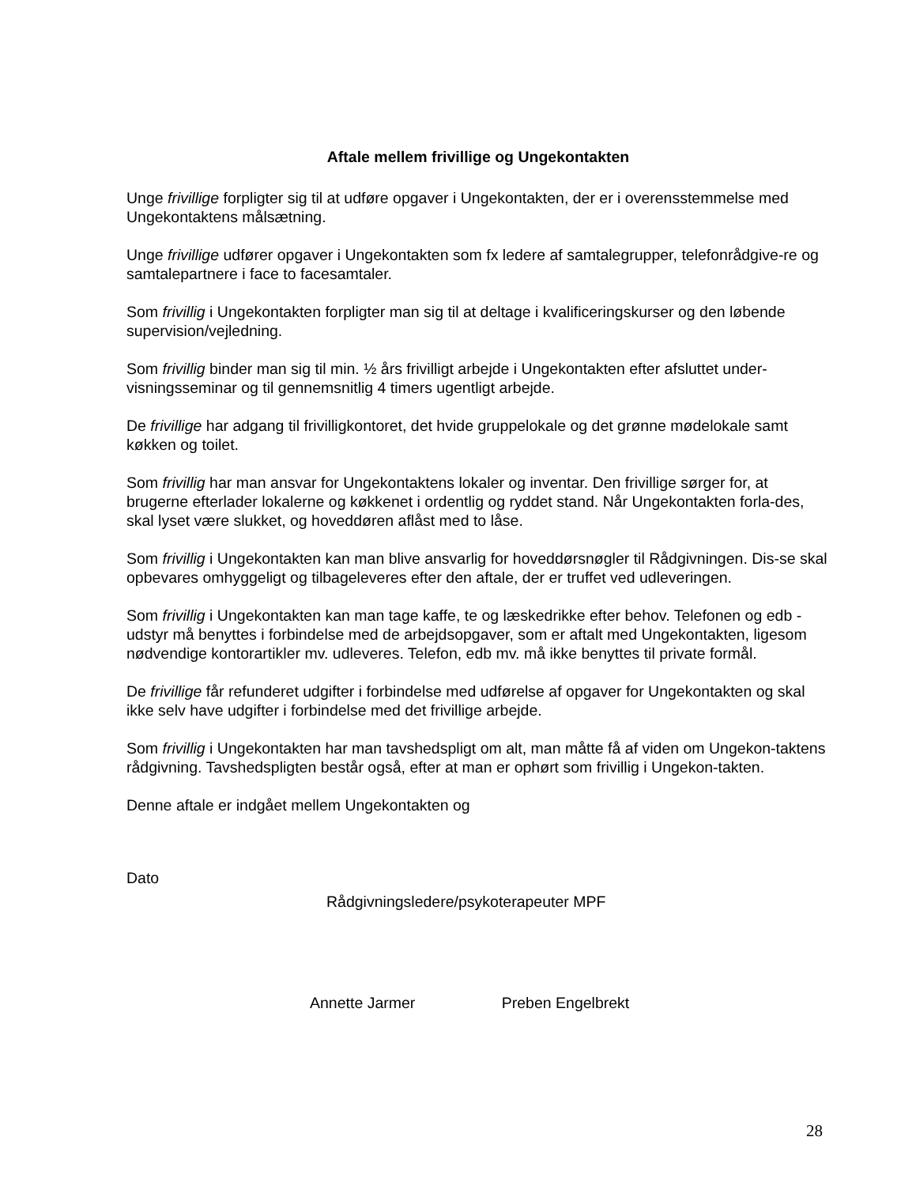Aftale mellem frivillige og Ungekontakten
Unge frivillige forpligter sig til at udføre opgaver i Ungekontakten, der er i overensstemmelse med Ungekontaktens målsætning.
Unge frivillige udfører opgaver i Ungekontakten som fx ledere af samtalegrupper, telefonrådgive-re og samtalepartnere i face to facesamtaler.
Som frivillig i Ungekontakten forpligter man sig til at deltage i kvalificeringskurser og den løbende supervision/vejledning.
Som frivillig binder man sig til min. ½ års frivilligt arbejde i Ungekontakten efter afsluttet under-visningsseminar og til gennemsnitlig 4 timers ugentligt arbejde.
De frivillige har adgang til frivilligkontoret, det hvide gruppelokale og det grønne mødelokale samt køkken og toilet.
Som frivillig har man ansvar for Ungekontaktens lokaler og inventar. Den frivillige sørger for, at brugerne efterlader lokalerne og køkkenet i ordentlig og ryddet stand. Når Ungekontakten forla-des, skal lyset være slukket, og hoveddøren aflåst med to låse.
Som frivillig i Ungekontakten kan man blive ansvarlig for hoveddørsnøgler til Rådgivningen. Dis-se skal opbevares omhyggeligt og tilbageleveres efter den aftale, der er truffet ved udleveringen.
Som frivillig i Ungekontakten kan man tage kaffe, te og læskedrikke efter behov. Telefonen og edb -udstyr må benyttes i forbindelse med de arbejdsopgaver, som er aftalt med Ungekontakten, ligesom nødvendige kontorartikler mv. udleveres. Telefon, edb mv. må ikke benyttes til private formål.
De frivillige får refunderet udgifter i forbindelse med udførelse af opgaver for Ungekontakten og skal ikke selv have udgifter i forbindelse med det frivillige arbejde.
Som frivillig i Ungekontakten har man tavshedspligt om alt, man måtte få af viden om Ungekon-taktens rådgivning. Tavshedspligten består også, efter at man er ophørt som frivillig i Ungekon-takten.
Denne aftale er indgået mellem Ungekontakten og
Dato
Rådgivningsledere/psykoterapeuter MPF
Annette Jarmer Preben Engelbrekt
28